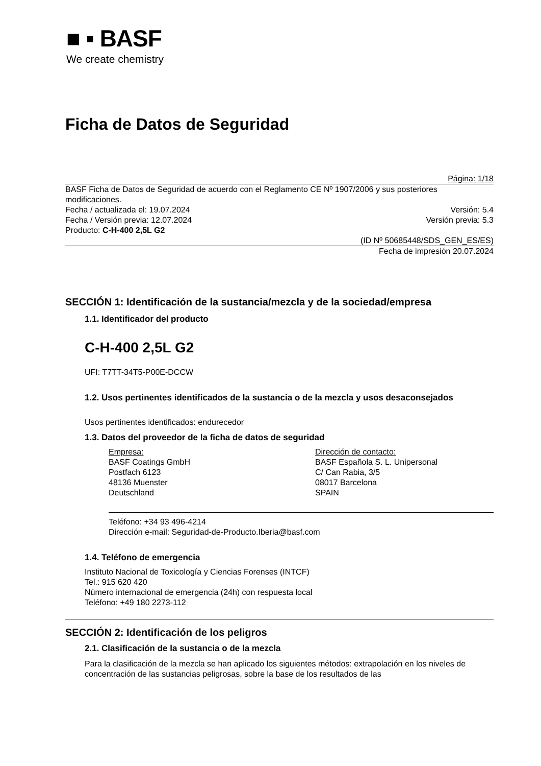■ ▪ BASF
We create chemistry
Ficha de Datos de Seguridad
Página: 1/18
BASF Ficha de Datos de Seguridad de acuerdo con el Reglamento CE Nº 1907/2006 y sus posteriores modificaciones.
Fecha / actualizada el: 19.07.2024 Versión: 5.4
Fecha / Versión previa: 12.07.2024 Versión previa: 5.3
Producto: C-H-400 2,5L G2
(ID Nº 50685448/SDS_GEN_ES/ES)
Fecha de impresión 20.07.2024
SECCIÓN 1: Identificación de la sustancia/mezcla y de la sociedad/empresa
1.1. Identificador del producto
C-H-400 2,5L G2
UFI: T7TT-34T5-P00E-DCCW
1.2. Usos pertinentes identificados de la sustancia o de la mezcla y usos desaconsejados
Usos pertinentes identificados: endurecedor
1.3. Datos del proveedor de la ficha de datos de seguridad
Empresa:
BASF Coatings GmbH
Postfach 6123
48136 Muenster
Deutschland
Dirección de contacto:
BASF Española S. L. Unipersonal
C/ Can Rabia, 3/5
08017 Barcelona
SPAIN
Teléfono: +34 93 496-4214
Dirección e-mail: Seguridad-de-Producto.Iberia@basf.com
1.4. Teléfono de emergencia
Instituto Nacional de Toxicología y Ciencias Forenses (INTCF)
Tel.: 915 620 420
Número internacional de emergencia (24h) con respuesta local
Teléfono: +49 180 2273-112
SECCIÓN 2: Identificación de los peligros
2.1. Clasificación de la sustancia o de la mezcla
Para la clasificación de la mezcla se han aplicado los siguientes métodos: extrapolación en los niveles de concentración de las sustancias peligrosas, sobre la base de los resultados de las